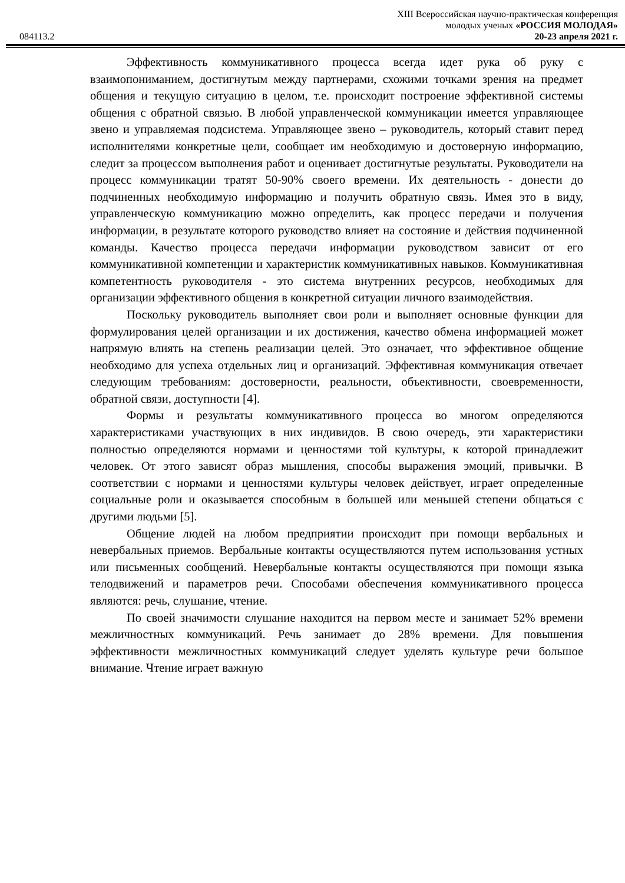XIII Всероссийская научно-практическая конференция
молодых ученых «РОССИЯ МОЛОДАЯ»
084113.2 20-23 апреля 2021 г.
Эффективность коммуникативного процесса всегда идет рука об руку с взаимопониманием, достигнутым между партнерами, схожими точками зрения на предмет общения и текущую ситуацию в целом, т.е. происходит построение эффективной системы общения с обратной связью. В любой управленческой коммуникации имеется управляющее звено и управляемая подсистема. Управляющее звено – руководитель, который ставит перед исполнителями конкретные цели, сообщает им необходимую и достоверную информацию, следит за процессом выполнения работ и оценивает достигнутые результаты. Руководители на процесс коммуникации тратят 50-90% своего времени. Их деятельность - донести до подчиненных необходимую информацию и получить обратную связь. Имея это в виду, управленческую коммуникацию можно определить, как процесс передачи и получения информации, в результате которого руководство влияет на состояние и действия подчиненной команды. Качество процесса передачи информации руководством зависит от его коммуникативной компетенции и характеристик коммуникативных навыков. Коммуникативная компетентность руководителя - это система внутренних ресурсов, необходимых для организации эффективного общения в конкретной ситуации личного взаимодействия.
Поскольку руководитель выполняет свои роли и выполняет основные функции для формулирования целей организации и их достижения, качество обмена информацией может напрямую влиять на степень реализации целей. Это означает, что эффективное общение необходимо для успеха отдельных лиц и организаций. Эффективная коммуникация отвечает следующим требованиям: достоверности, реальности, объективности, своевременности, обратной связи, доступности [4].
Формы и результаты коммуникативного процесса во многом определяются характеристиками участвующих в них индивидов. В свою очередь, эти характеристики полностью определяются нормами и ценностями той культуры, к которой принадлежит человек. От этого зависят образ мышления, способы выражения эмоций, привычки. В соответствии с нормами и ценностями культуры человек действует, играет определенные социальные роли и оказывается способным в большей или меньшей степени общаться с другими людьми [5].
Общение людей на любом предприятии происходит при помощи вербальных и невербальных приемов. Вербальные контакты осуществляются путем использования устных или письменных сообщений. Невербальные контакты осуществляются при помощи языка телодвижений и параметров речи. Способами обеспечения коммуникативного процесса являются: речь, слушание, чтение.
По своей значимости слушание находится на первом месте и занимает 52% времени межличностных коммуникаций. Речь занимает до 28% времени. Для повышения эффективности межличностных коммуникаций следует уделять культуре речи большое внимание. Чтение играет важную